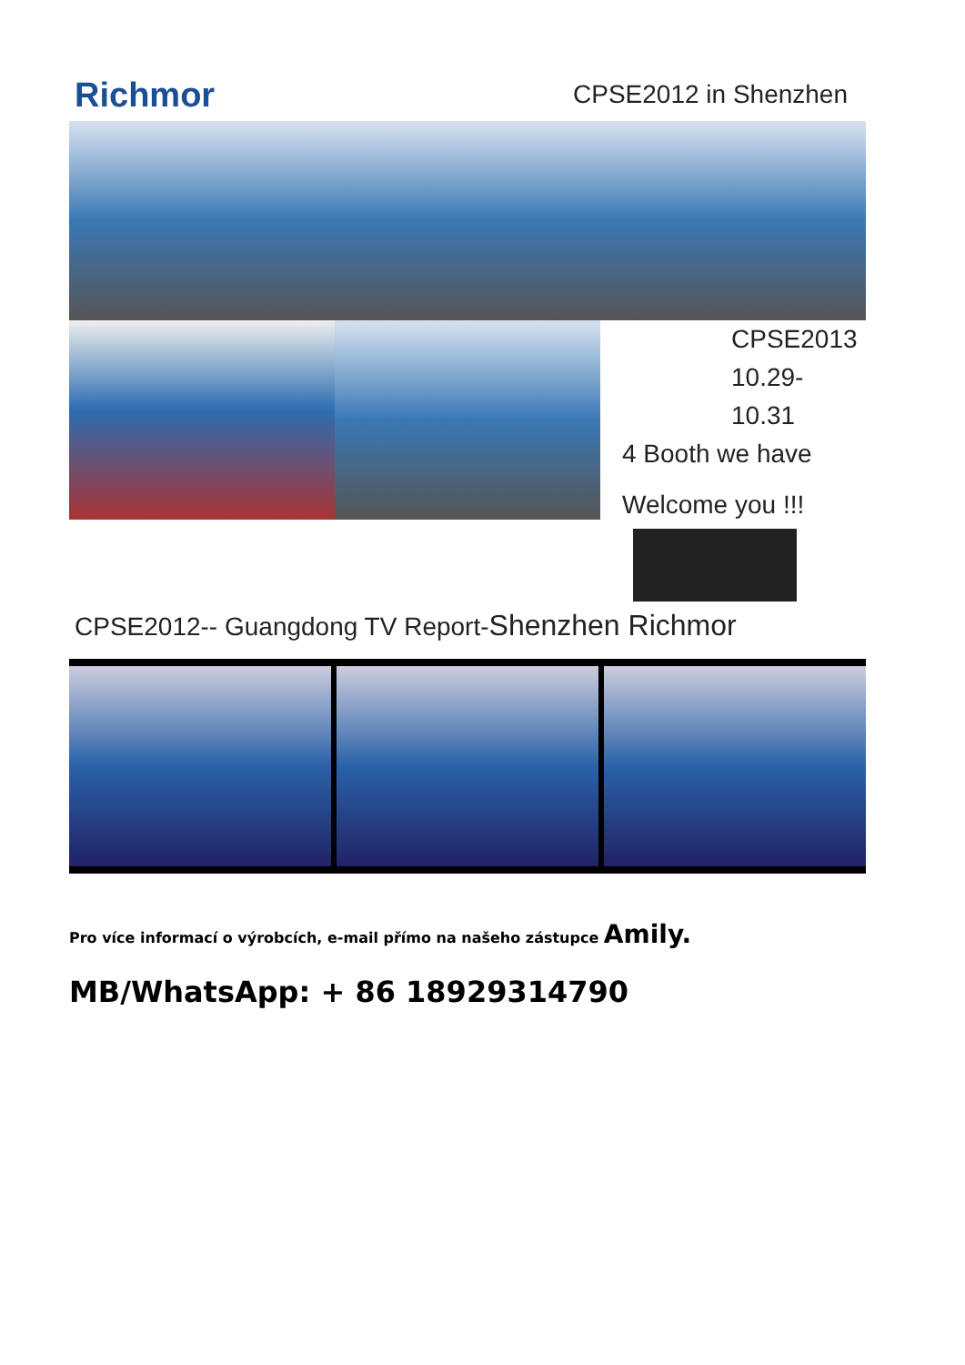Richmor CPSE2012 in Shenzhen
CPSE2013
10.29-10.31
4 Booth we have
Welcome you !!!
CPSE2012-- Guangdong TV Report-Shenzhen Richmor
Pro více informací o výrobcích, e-mail přímo na našeho zástupce Amily.
MB/WhatsApp: + 86 18929314790